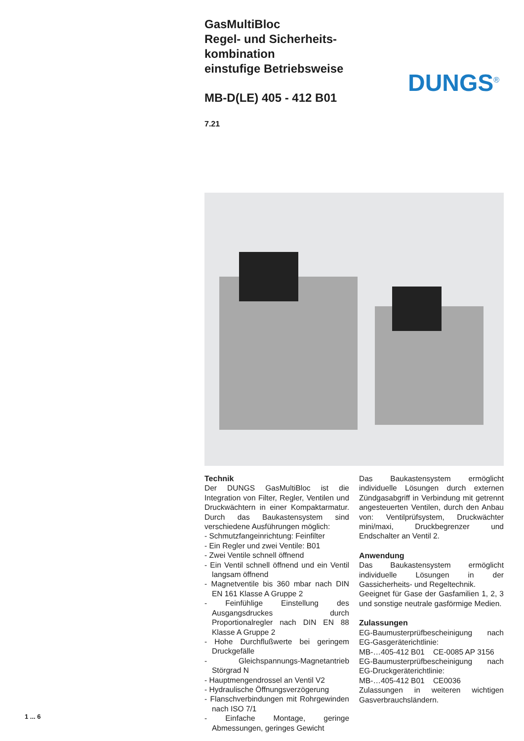GasMultiBloc
Regel- und Sicherheits-
kombination
einstufige Betriebsweise
MB-D(LE) 405 - 412 B01
7.21
Technik
Der DUNGS GasMultiBloc ist die Integration von Filter, Regler, Ventilen und Druckwächtern in einer Kompaktarmatur. Durch das Baukastensystem sind verschiedene Ausführungen möglich:
- Schmutzfangeinrichtung: Feinfilter
- Ein Regler und zwei Ventile: B01
- Zwei Ventile schnell öffnend
- Ein Ventil schnell öffnend und ein Ventil langsam öffnend
- Magnetventile bis 360 mbar nach DIN EN 161 Klasse A Gruppe 2
- Feinfühlige Einstellung des Ausgangsdruckes durch Proportionalregler nach DIN EN 88 Klasse A Gruppe 2
- Hohe Durchflußwerte bei geringem Druckgefälle
- Gleichspannungs-Magnetantrieb Störgrad N
- Hauptmengendrossel an Ventil V2
- Hydraulische Öffnungsverzögerung
- Flanschverbindungen mit Rohrgewinden nach ISO 7/1
- Einfache Montage, geringe Abmessungen, geringes Gewicht
Das Baukastensystem ermöglicht individuelle Lösungen durch externen Zündgasabgriff in Verbindung mit getrennt angesteuerten Ventilen, durch den Anbau von: Ventilprüfsystem, Druckwächter mini/maxi, Druckbegrenzer und Endschalter an Ventil 2.
Anwendung
Das Baukastensystem ermöglicht individuelle Lösungen in der Gassicherheits- und Regeltechnik.
Geeignet für Gase der Gasfamilien 1, 2, 3 und sonstige neutrale gasförmige Medien.
Zulassungen
EG-Baumusterprüfbescheinigung nach EG-Gasgeräterichtlinie:
MB-…405-412 B01 CE-0085 AP 3156
EG-Baumusterprüfbescheinigung nach EG-Druckgeräterichtlinie:
MB-…405-412 B01 CE0036
Zulassungen in weiteren wichtigen Gasverbrauchsländern.
DUNGS<sup>®</sup>
1 ... 6